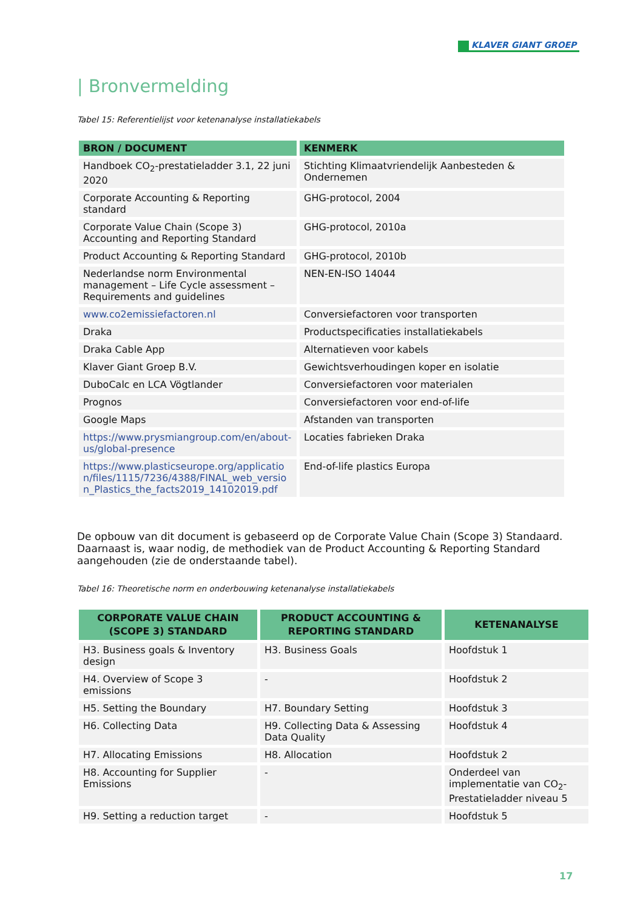KLAVER GIANT GROEP
| Bronvermelding
Tabel 15: Referentielijst voor ketenanalyse installatiekabels
| BRON / DOCUMENT | KENMERK |
| --- | --- |
| Handboek CO<sub>2</sub>-prestatieladder 3.1, 22 juni 2020 | Stichting Klimaatvriendelijk Aanbesteden & Ondernemen |
| Corporate Accounting & Reporting standard | GHG-protocol, 2004 |
| Corporate Value Chain (Scope 3) Accounting and Reporting Standard | GHG-protocol, 2010a |
| Product Accounting & Reporting Standard | GHG-protocol, 2010b |
| Nederlandse norm Environmental management – Life Cycle assessment – Requirements and guidelines | NEN-EN-ISO 14044 |
| www.co2emissiefactoren.nl | Conversiefactoren voor transporten |
| Draka | Productspecificaties installatiekabels |
| Draka Cable App | Alternatieven voor kabels |
| Klaver Giant Groep B.V. | Gewichtsverhoudingen koper en isolatie |
| DuboCalc en LCA Vögtlander | Conversiefactoren voor materialen |
| Prognos | Conversiefactoren voor end-of-life |
| Google Maps | Afstanden van transporten |
| https://www.prysmiangroup.com/en/about-us/global-presence | Locaties fabrieken Draka |
| https://www.plasticseurope.org/application/files/1115/7236/4388/FINAL_web_version_Plastics_the_facts2019_14102019.pdf | End-of-life plastics Europa |
De opbouw van dit document is gebaseerd op de Corporate Value Chain (Scope 3) Standaard. Daarnaast is, waar nodig, de methodiek van de Product Accounting & Reporting Standard aangehouden (zie de onderstaande tabel).
Tabel 16: Theoretische norm en onderbouwing ketenanalyse installatiekabels
| CORPORATE VALUE CHAIN (SCOPE 3) STANDARD | PRODUCT ACCOUNTING & REPORTING STANDARD | KETENANALYSE |
| --- | --- | --- |
| H3. Business goals & Inventory design | H3. Business Goals | Hoofdstuk 1 |
| H4. Overview of Scope 3 emissions | - | Hoofdstuk 2 |
| H5. Setting the Boundary | H7. Boundary Setting | Hoofdstuk 3 |
| H6. Collecting Data | H9. Collecting Data & Assessing Data Quality | Hoofdstuk 4 |
| H7. Allocating Emissions | H8. Allocation | Hoofdstuk 2 |
| H8. Accounting for Supplier Emissions | - | Onderdeel van implementatie van CO<sub>2</sub>-Prestatieladder niveau 5 |
| H9. Setting a reduction target | - | Hoofdstuk 5 |
17